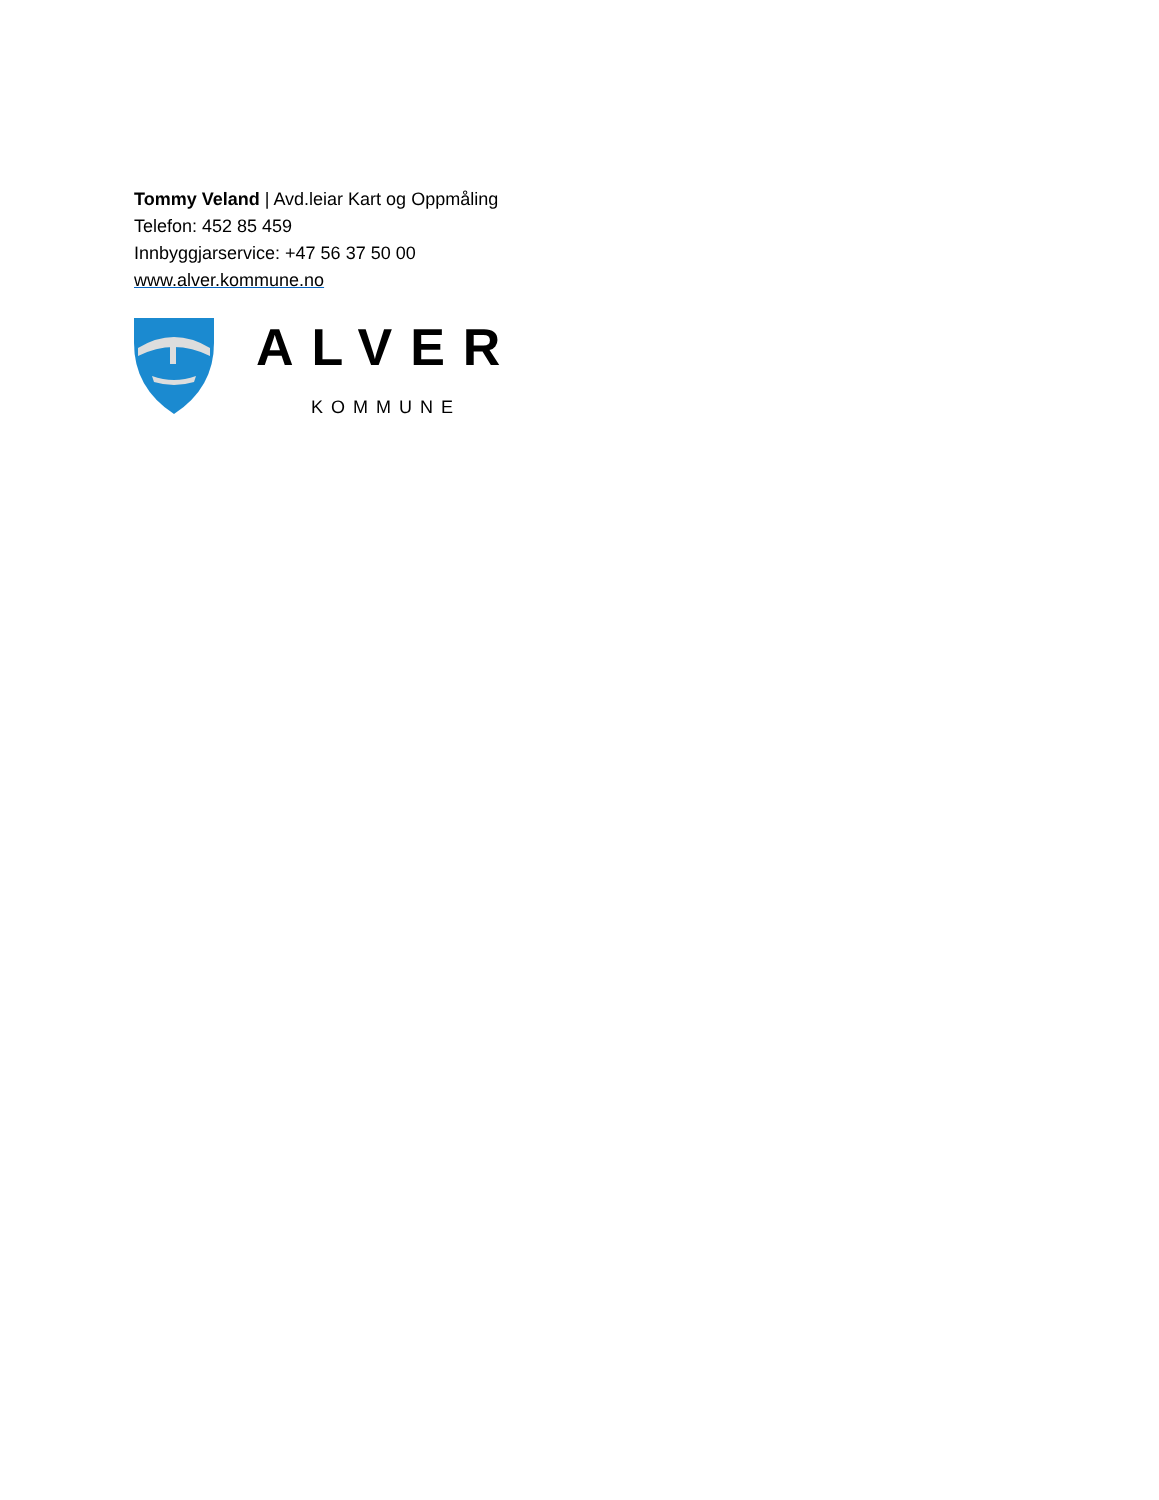Tommy Veland | Avd.leiar Kart og Oppmåling
Telefon: 452 85 459
Innbyggjarservice: +47 56 37 50 00
www.alver.kommune.no
ALVER
KOMMUNE